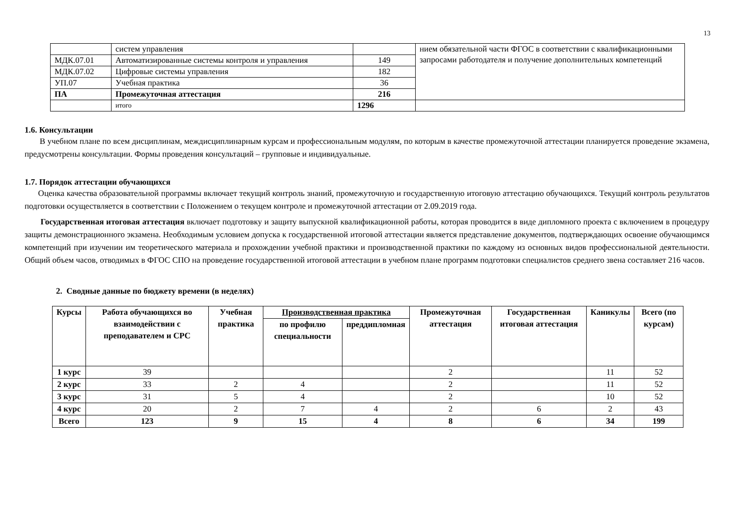13
| | систем управления | | нием обязательной части ФГОС в соответствии с квалификационными запросами работодателя и получение дополнительных компетенций |
| МДК.07.01 | Автоматизированные системы контроля и управления | 149 | |
| МДК.07.02 | Цифровые системы управления | 182 | |
| УП.07 | Учебная практика | 36 | |
| ПА | Промежуточная аттестация | 216 | |
| | итого | 1296 | |
1.6. Консультации
В учебном плане по всем дисциплинам, междисциплинарным курсам и профессиональным модулям, по которым в качестве промежуточной аттестации планируется проведение экзамена, предусмотрены консультации. Формы проведения консультаций – групповые и индивидуальные.
1.7. Порядок аттестации обучающихся
Оценка качества образовательной программы включает текущий контроль знаний, промежуточную и государственную итоговую аттестацию обучающихся. Текущий контроль результатов подготовки осуществляется в соответствии с Положением о текущем контроле и промежуточной аттестации от 2.09.2019 года.
Государственная итоговая аттестация включает подготовку и защиту выпускной квалификационной работы, которая проводится в виде дипломного проекта с включением в процедуру защиты демонстрационного экзамена. Необходимым условием допуска к государственной итоговой аттестации является представление документов, подтверждающих освоение обучающимся компетенций при изучении им теоретического материала и прохождении учебной практики и производственной практики по каждому из основных видов профессиональной деятельности. Общий объем часов, отводимых в ФГОС СПО на проведение государственной итоговой аттестации в учебном плане программ подготовки специалистов среднего звена составляет 216 часов.
2. Сводные данные по бюджету времени (в неделях)
| Курсы | Работа обучающихся во взаимодействии с преподавателем и СРС | Учебная практика | Производственная практика | | Промежуточная аттестация | Государственная итоговая аттестация | Каникулы | Всего (по курсам) |
| --- | --- | --- | --- | --- | --- | --- | --- | --- |
| | | | по профилю специальности | преддипломная | | | | |
| 1 курс | 39 | | | | 2 | | 11 | 52 |
| 2 курс | 33 | 2 | 4 | | 2 | | 11 | 52 |
| 3 курс | 31 | 5 | 4 | | 2 | | 10 | 52 |
| 4 курс | 20 | 2 | 7 | 4 | 2 | 6 | 2 | 43 |
| Всего | 123 | 9 | 15 | 4 | 8 | 6 | 34 | 199 |